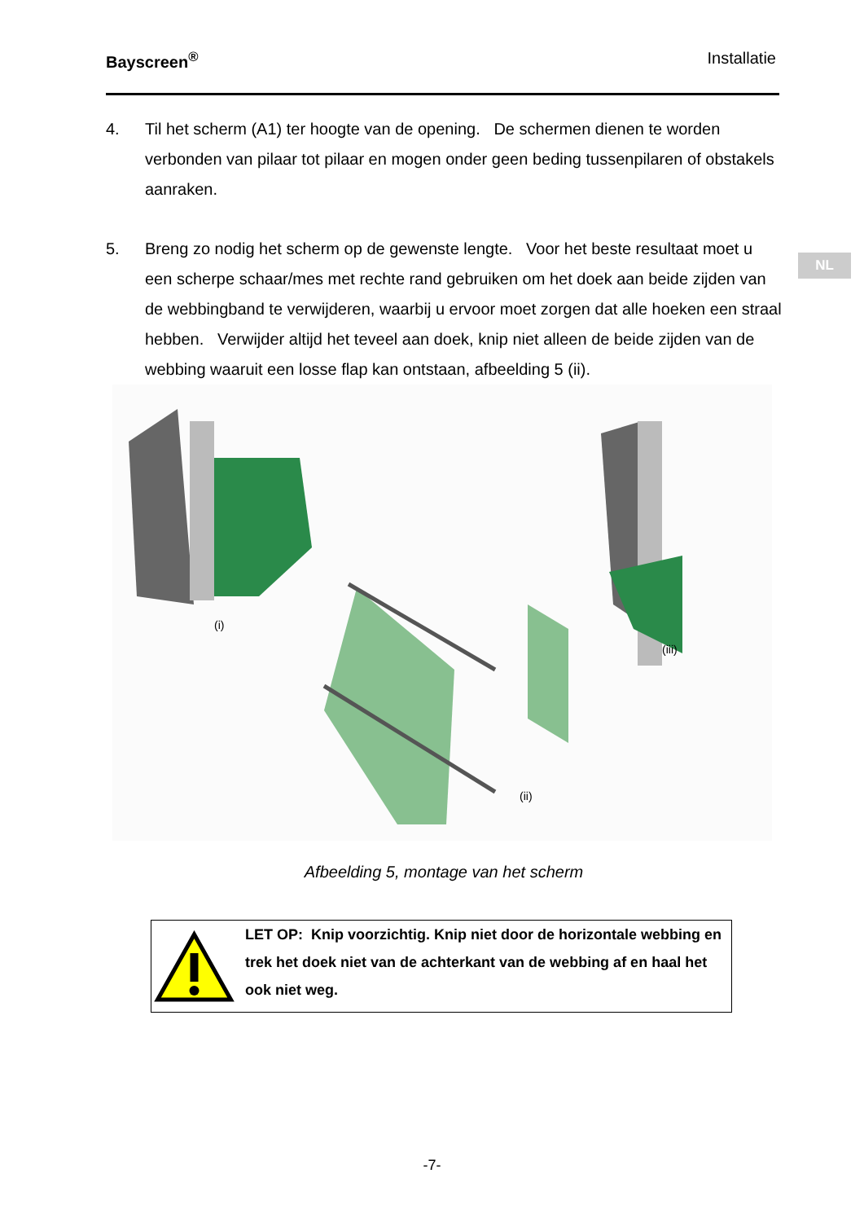Bayscreen<sup>®</sup> Installatie
NL
4. Til het scherm (A1) ter hoogte van de opening. De schermen dienen te worden verbonden van pilaar tot pilaar en mogen onder geen beding tussenpilaren of obstakels aanraken.
5. Breng zo nodig het scherm op de gewenste lengte. Voor het beste resultaat moet u een scherpe schaar/mes met rechte rand gebruiken om het doek aan beide zijden van de webbingband te verwijderen, waarbij u ervoor moet zorgen dat alle hoeken een straal hebben. Verwijder altijd het teveel aan doek, knip niet alleen de beide zijden van de webbing waaruit een losse flap kan ontstaan, afbeelding 5 (ii).
(i)
(ii)
(iii)
Afbeelding 5, montage van het scherm
LET OP: Knip voorzichtig. Knip niet door de horizontale webbing en trek het doek niet van de achterkant van de webbing af en haal het ook niet weg.
-7-